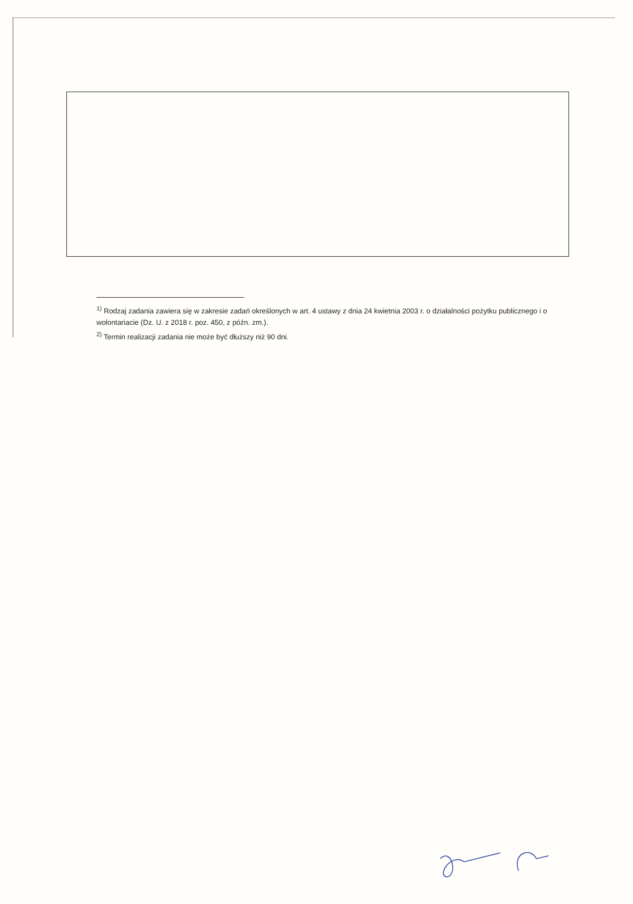<sup>1)</sup> Rodzaj zadania zawiera się w zakresie zadań określonych w art. 4 ustawy z dnia 24 kwietnia 2003 r. o działalności pożytku publicznego i o wolontariacie (Dz. U. z 2018 r. poz. 450, z późn. zm.).
<sup>2)</sup> Termin realizacji zadania nie może być dłuższy niż 90 dni.